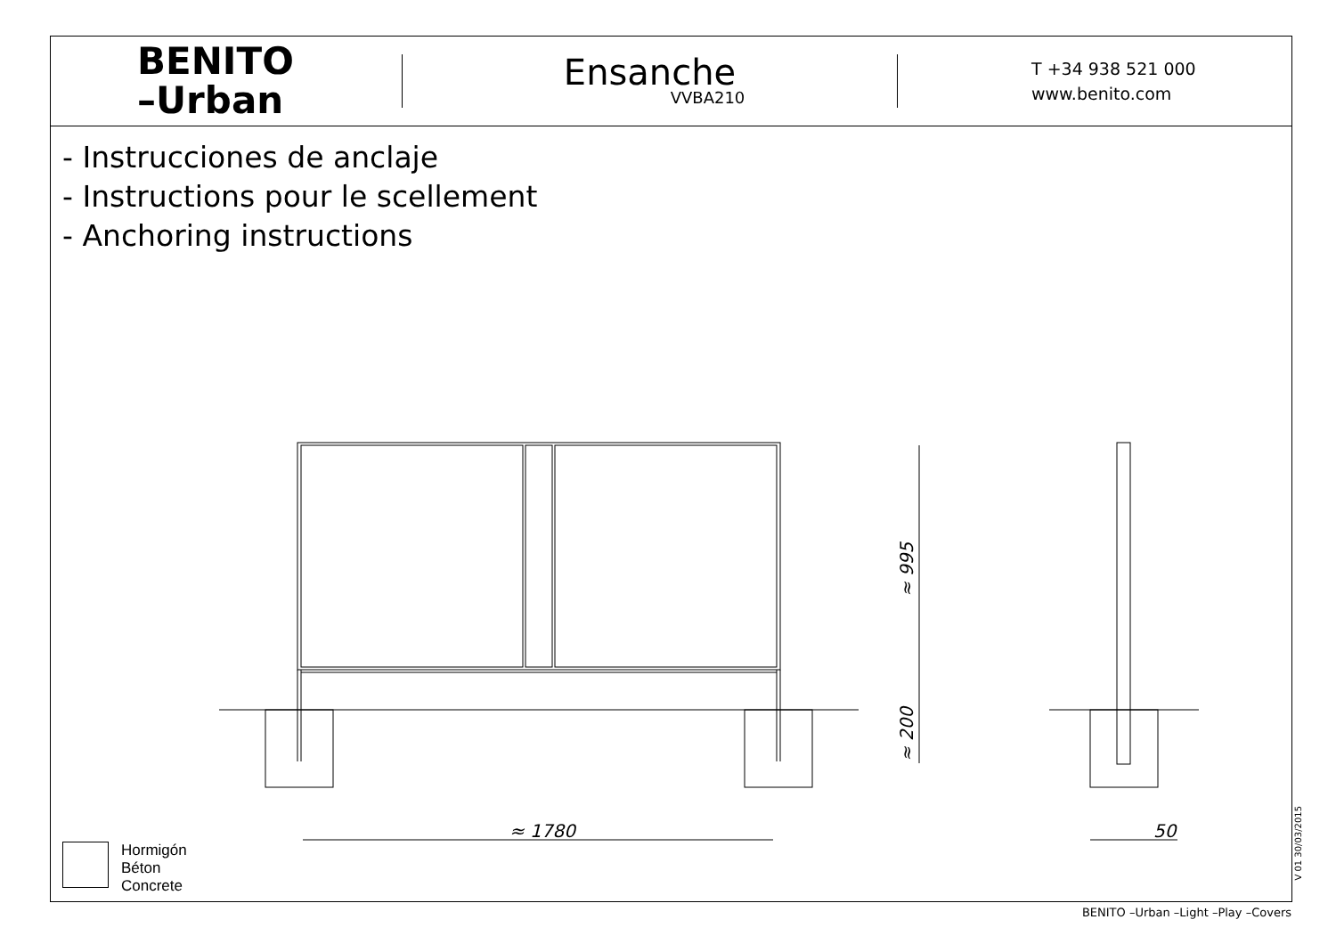BENITO
–Urban
Ensanche
VVBA210
T +34 938 521 000
www.benito.com
- Instrucciones de anclaje
- Instructions pour le scellement
- Anchoring instructions
≈ 995
≈ 200
≈ 1780
50
Hormigón
Béton
Concrete
V 01 30/03/2015
BENITO –Urban –Light –Play –Covers